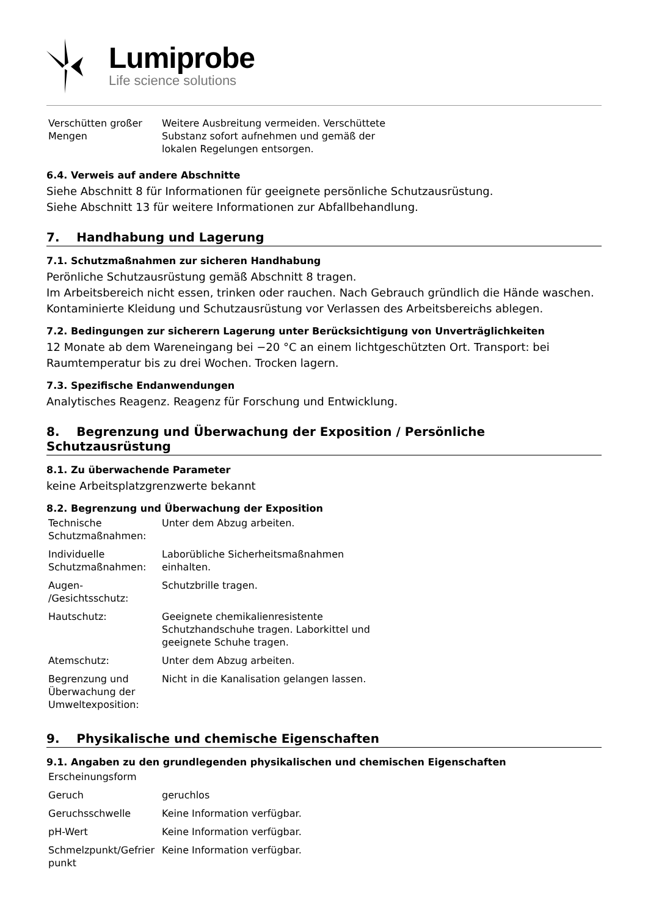Lumiprobe
Life science solutions
| Verschütten großer Mengen | Weitere Ausbreitung vermeiden. Verschüttete Substanz sofort aufnehmen und gemäß der lokalen Regelungen entsorgen. |
6.4. Verweis auf andere Abschnitte
Siehe Abschnitt 8 für Informationen für geeignete persönliche Schutzausrüstung.
Siehe Abschnitt 13 für weitere Informationen zur Abfallbehandlung.
7. Handhabung und Lagerung
7.1. Schutzmaßnahmen zur sicheren Handhabung
Perönliche Schutzausrüstung gemäß Abschnitt 8 tragen.
Im Arbeitsbereich nicht essen, trinken oder rauchen. Nach Gebrauch gründlich die Hände waschen. Kontaminierte Kleidung und Schutzausrüstung vor Verlassen des Arbeitsbereichs ablegen.
7.2. Bedingungen zur sicherern Lagerung unter Berücksichtigung von Unverträglichkeiten
12 Monate ab dem Wareneingang bei −20 °C an einem lichtgeschützten Ort. Transport: bei Raumtemperatur bis zu drei Wochen. Trocken lagern.
7.3. Spezifische Endanwendungen
Analytisches Reagenz. Reagenz für Forschung und Entwicklung.
8. Begrenzung und Überwachung der Exposition / Persönliche Schutzausrüstung
8.1. Zu überwachende Parameter
keine Arbeitsplatzgrenzwerte bekannt
8.2. Begrenzung und Überwachung der Exposition
| Technische Schutzmaßnahmen: | Unter dem Abzug arbeiten. |
| Individuelle Schutzmaßnahmen: | Laborübliche Sicherheitsmaßnahmen einhalten. |
| Augen- /Gesichtsschutz: | Schutzbrille tragen. |
| Hautschutz: | Geeignete chemikalienresistente Schutzhandschuhe tragen. Laborkittel und geeignete Schuhe tragen. |
| Atemschutz: | Unter dem Abzug arbeiten. |
| Begrenzung und Überwachung der Umweltexposition: | Nicht in die Kanalisation gelangen lassen. |
9. Physikalische und chemische Eigenschaften
9.1. Angaben zu den grundlegenden physikalischen und chemischen Eigenschaften
| Erscheinungsform | |
| Geruch | geruchlos |
| Geruchsschwelle | Keine Information verfügbar. |
| pH-Wert | Keine Information verfügbar. |
| Schmelzpunkt/Gefrier punkt | Keine Information verfügbar. |